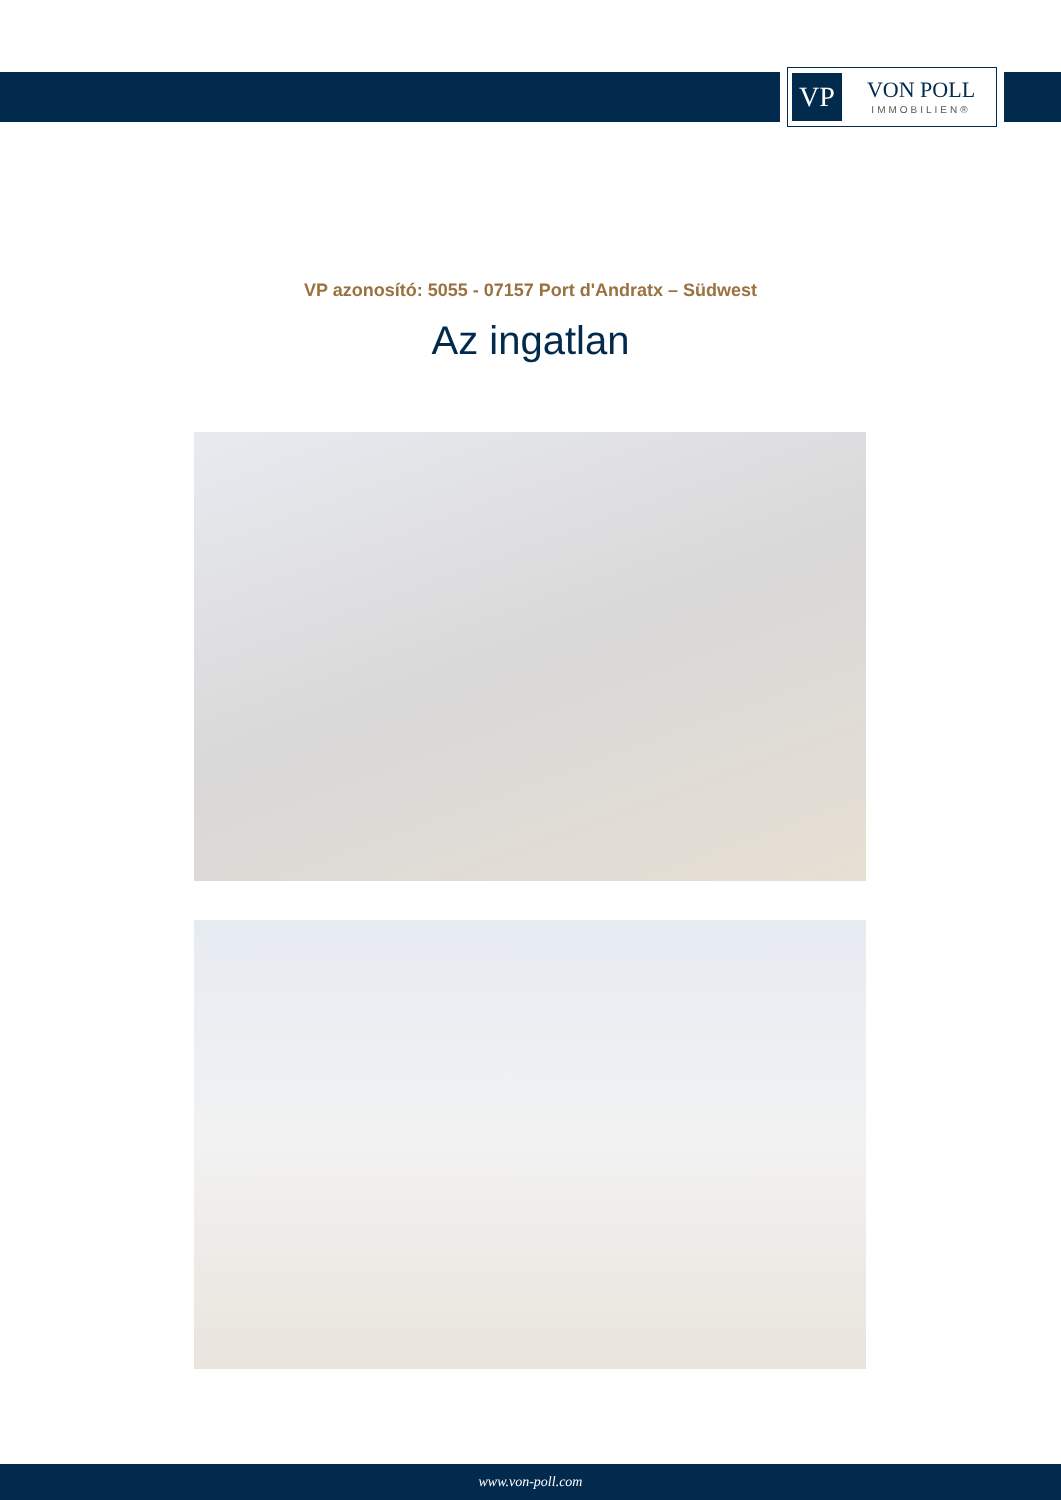VP
VON POLL
IMMOBILIEN®
VP azonosító: 5055 - 07157 Port d'Andratx – Südwest
Az ingatlan
www.von-poll.com